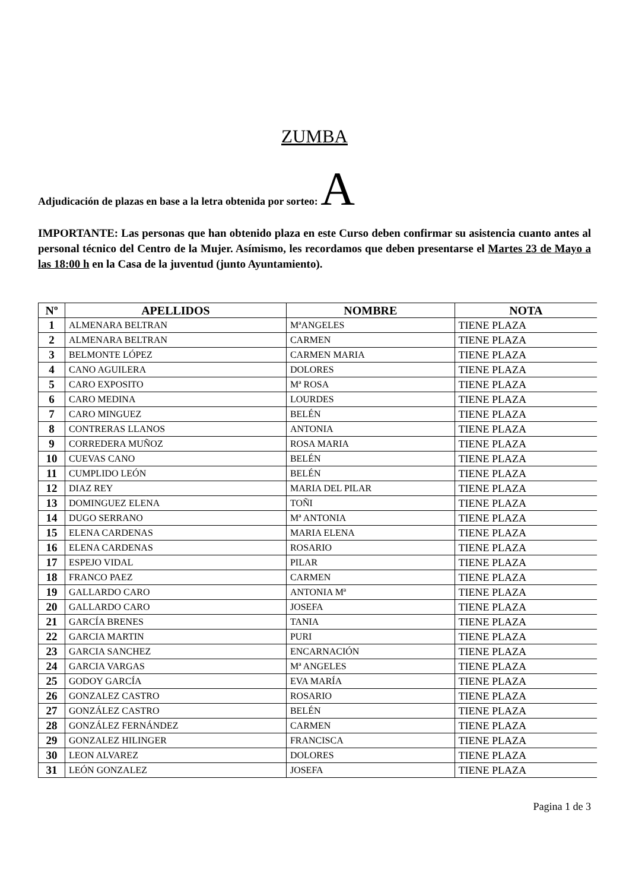ZUMBA
Adjudicación de plazas en base a la letra obtenida por sorteo: A
IMPORTANTE: Las personas que han obtenido plaza en este Curso deben confirmar su asistencia cuanto antes al personal técnico del Centro de la Mujer. Asímismo, les recordamos que deben presentarse el Martes 23 de Mayo a las 18:00 h en la Casa de la juventud (junto Ayuntamiento).
| Nº | APELLIDOS | NOMBRE | NOTA |
| --- | --- | --- | --- |
| 1 | ALMENARA BELTRAN | MªANGELES | TIENE PLAZA |
| 2 | ALMENARA BELTRAN | CARMEN | TIENE PLAZA |
| 3 | BELMONTE LÓPEZ | CARMEN MARIA | TIENE PLAZA |
| 4 | CANO AGUILERA | DOLORES | TIENE PLAZA |
| 5 | CARO EXPOSITO | Mª ROSA | TIENE PLAZA |
| 6 | CARO MEDINA | LOURDES | TIENE PLAZA |
| 7 | CARO MINGUEZ | BELÉN | TIENE PLAZA |
| 8 | CONTRERAS LLANOS | ANTONIA | TIENE PLAZA |
| 9 | CORREDERA MUÑOZ | ROSA MARIA | TIENE PLAZA |
| 10 | CUEVAS CANO | BELÉN | TIENE PLAZA |
| 11 | CUMPLIDO LEÓN | BELÉN | TIENE PLAZA |
| 12 | DIAZ REY | MARIA DEL PILAR | TIENE PLAZA |
| 13 | DOMINGUEZ ELENA | TOÑI | TIENE PLAZA |
| 14 | DUGO SERRANO | Mª ANTONIA | TIENE PLAZA |
| 15 | ELENA CARDENAS | MARIA ELENA | TIENE PLAZA |
| 16 | ELENA CARDENAS | ROSARIO | TIENE PLAZA |
| 17 | ESPEJO VIDAL | PILAR | TIENE PLAZA |
| 18 | FRANCO PAEZ | CARMEN | TIENE PLAZA |
| 19 | GALLARDO CARO | ANTONIA Mª | TIENE PLAZA |
| 20 | GALLARDO CARO | JOSEFA | TIENE PLAZA |
| 21 | GARCÍA BRENES | TANIA | TIENE PLAZA |
| 22 | GARCIA MARTIN | PURI | TIENE PLAZA |
| 23 | GARCIA SANCHEZ | ENCARNACIÓN | TIENE PLAZA |
| 24 | GARCIA VARGAS | Mª ANGELES | TIENE PLAZA |
| 25 | GODOY GARCÍA | EVA MARÍA | TIENE PLAZA |
| 26 | GONZALEZ CASTRO | ROSARIO | TIENE PLAZA |
| 27 | GONZÁLEZ CASTRO | BELÉN | TIENE PLAZA |
| 28 | GONZÁLEZ FERNÁNDEZ | CARMEN | TIENE PLAZA |
| 29 | GONZALEZ HILINGER | FRANCISCA | TIENE PLAZA |
| 30 | LEON ALVAREZ | DOLORES | TIENE PLAZA |
| 31 | LEÓN GONZALEZ | JOSEFA | TIENE PLAZA |
Pagina 1 de 3